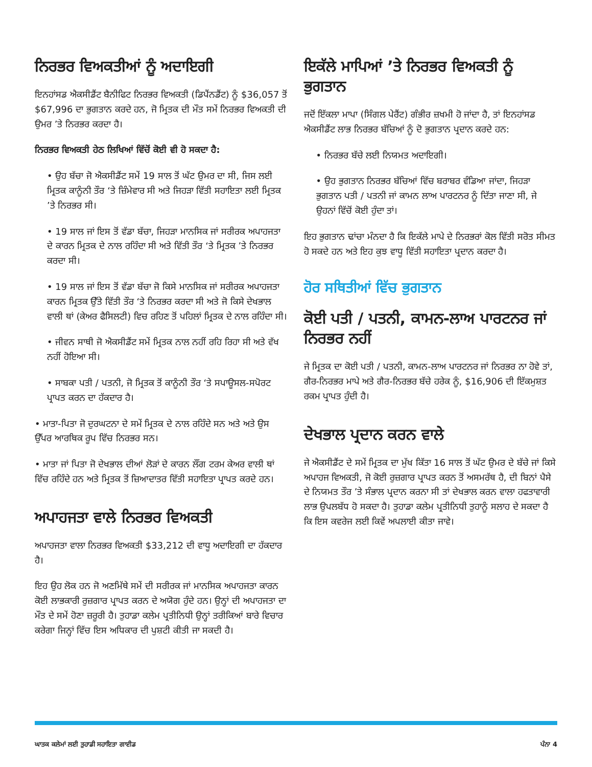ਨਿਰਭਰ ਵਿਅਕਤੀਆਂ ਨੂੰ ਅਦਾਇਗੀ
ਇਨਹਾਂਸਡ ਐਕਸੀਡੈਂਟ ਬੈਨੀਫਿਟ ਨਿਰਭਰ ਵਿਅਕਤੀ (ਡਿਪੈਂਨਡੈਂਟ) ਨੂੰ $36,057 ਤੋਂ $67,996 ਦਾ ਭੁਗਤਾਨ ਕਰਦੇ ਹਨ, ਜੋ ਮ੍ਰਿਤਕ ਦੀ ਮੌਤ ਸਮੇਂ ਨਿਰਭਰ ਵਿਅਕਤੀ ਦੀ ਉਮਰ ’ਤੇ ਨਿਰਭਰ ਕਰਦਾ ਹੈ।
ਨਿਰਭਰ ਵਿਅਕਤੀ ਹੇਠ ਲਿਖਿਆਂ ਵਿੱਚੋਂ ਕੋਈ ਵੀ ਹੋ ਸਕਦਾ ਹੈ:
• ਉਹ ਬੱਚਾ ਜੋ ਐਕਸੀਡੈਂਟ ਸਮੇਂ 19 ਸਾਲ ਤੋਂ ਘੱਟ ਉਮਰ ਦਾ ਸੀ, ਜਿਸ ਲਈ ਮ੍ਰਿਤਕ ਕਾਨੂੰਨੀ ਤੌਰ ‘ਤੇ ਜ਼ਿੰਮੇਵਾਰ ਸੀ ਅਤੇ ਜਿਹੜਾ ਵਿੱਤੀ ਸਹਾਇਤਾ ਲਈ ਮ੍ਰਿਤਕ ’ਤੇ ਨਿਰਭਰ ਸੀ।
• 19 ਸਾਲ ਜਾਂ ਇਸ ਤੋਂ ਵੱਡਾ ਬੱਚਾ, ਜਿਹੜਾ ਮਾਨਸਿਕ ਜਾਂ ਸਰੀਰਕ ਅਪਾਹਜਤਾ ਦੇ ਕਾਰਨ ਮ੍ਰਿਤਕ ਦੇ ਨਾਲ ਰਹਿੰਦਾ ਸੀ ਅਤੇ ਵਿੱਤੀ ਤੌਰ ‘ਤੇ ਮ੍ਰਿਤਕ ’ਤੇ ਨਿਰਭਰ ਕਰਦਾ ਸੀ।
• 19 ਸਾਲ ਜਾਂ ਇਸ ਤੋਂ ਵੱਡਾ ਬੱਚਾ ਜੋ ਕਿਸੇ ਮਾਨਸਿਕ ਜਾਂ ਸਰੀਰਕ ਅਪਾਹਜਤਾ ਕਾਰਨ ਮ੍ਰਿਤਕ ਉੱਤੇ ਵਿੱਤੀ ਤੌਰ ‘ਤੇ ਨਿਰਭਰ ਕਰਦਾ ਸੀ ਅਤੇ ਜੋ ਕਿਸੇ ਦੇਖਭਾਲ ਵਾਲੀ ਥਾਂ (ਕੇਅਰ ਫੈਸਿਲਟੀ) ਵਿਚ ਰਹਿਣ ਤੋਂ ਪਹਿਲਾਂ ਮ੍ਰਿਤਕ ਦੇ ਨਾਲ ਰਹਿੰਦਾ ਸੀ।
• ਜੀਵਨ ਸਾਥੀ ਜੋ ਐਕਸੀਡੈਂਟ ਸਮੇਂ ਮ੍ਰਿਤਕ ਨਾਲ ਨਹੀਂ ਰਹਿ ਰਿਹਾ ਸੀ ਅਤੇ ਵੱਖ ਨਹੀਂ ਹੋਇਆ ਸੀ।
• ਸਾਬਕਾ ਪਤੀ / ਪਤਨੀ, ਜੋ ਮ੍ਰਿਤਕ ਤੋਂ ਕਾਨੂੰਨੀ ਤੌਰ ‘ਤੇ ਸਪਾਊਸਲ-ਸਪੋਰਟ ਪ੍ਰਾਪਤ ਕਰਨ ਦਾ ਹੱਕਦਾਰ ਹੈ।
• ਮਾਤਾ-ਪਿਤਾ ਜੋ ਦੁਰਘਟਨਾ ਦੇ ਸਮੇਂ ਮ੍ਰਿਤਕ ਦੇ ਨਾਲ ਰਹਿੰਦੇ ਸਨ ਅਤੇ ਅਤੇ ਉਸ ਉੱਪਰ ਆਰਥਿਕ ਰੂਪ ਵਿੱਚ ਨਿਰਭਰ ਸਨ।
• ਮਾਤਾ ਜਾਂ ਪਿਤਾ ਜੋ ਦੇਖਭਾਲ ਦੀਆਂ ਲੋੜਾਂ ਦੇ ਕਾਰਨ ਲੌਂਗ ਟਰਮ ਕੇਅਰ ਵਾਲੀ ਥਾਂ ਵਿੱਚ ਰਹਿੰਦੇ ਹਨ ਅਤੇ ਮ੍ਰਿਤਕ ਤੋਂ ਜ਼ਿਆਦਾਤਰ ਵਿੱਤੀ ਸਹਾਇਤਾ ਪ੍ਰਾਪਤ ਕਰਦੇ ਹਨ।
ਅਪਾਹਜਤਾ ਵਾਲੇ ਨਿਰਭਰ ਵਿਅਕਤੀ
ਅਪਾਹਜਤਾ ਵਾਲਾ ਨਿਰਭਰ ਵਿਅਕਤੀ $33,212 ਦੀ ਵਾਧੂ ਅਦਾਇਗੀ ਦਾ ਹੱਕਦਾਰ ਹੈ।
ਇਹ ਉਹ ਲੋਕ ਹਨ ਜੋ ਅਣਮਿੱਥੇ ਸਮੇਂ ਦੀ ਸਰੀਰਕ ਜਾਂ ਮਾਨਸਿਕ ਅਪਾਹਜਤਾ ਕਾਰਨ ਕੋਈ ਲਾਭਕਾਰੀ ਰੁਜ਼ਗਾਰ ਪ੍ਰਾਪਤ ਕਰਨ ਦੇ ਅਯੋਗ ਹੁੰਦੇ ਹਨ। ਉਨ੍ਹਾਂ ਦੀ ਅਪਾਹਜਤਾ ਦਾ ਮੌਤ ਦੇ ਸਮੇਂ ਹੋਣਾ ਜ਼ਰੂਰੀ ਹੈ। ਤੁਹਾਡਾ ਕਲੇਮ ਪ੍ਰਤੀਨਿਧੀ ਉਨ੍ਹਾਂ ਤਰੀਕਿਆਂ ਬਾਰੇ ਵਿਚਾਰ ਕਰੇਗਾ ਜਿਨ੍ਹਾਂ ਵਿੱਚ ਇਸ ਅਧਿਕਾਰ ਦੀ ਪੁਸ਼ਟੀ ਕੀਤੀ ਜਾ ਸਕਦੀ ਹੈ।
ਇਕੱਲੇ ਮਾਪਿਆਂ ’ਤੇ ਨਿਰਭਰ ਵਿਅਕਤੀ ਨੂੰ ਭੁਗਤਾਨ
ਜਦੋਂ ਇੱਕਲਾ ਮਾਪਾ (ਸਿੰਗਲ ਪੇਰੈਂਟ) ਗੰਭੀਰ ਜ਼ਖਮੀ ਹੋ ਜਾਂਦਾ ਹੈ, ਤਾਂ ਇਨਹਾਂਸਡ ਐਕਸੀਡੈਂਟ ਲਾਭ ਨਿਰਭਰ ਬੱਚਿਆਂ ਨੂੰ ਦੋ ਭੁਗਤਾਨ ਪ੍ਰਦਾਨ ਕਰਦੇ ਹਨ:
• ਨਿਰਭਰ ਬੱਚੇ ਲਈ ਨਿਯਮਤ ਅਦਾਇਗੀ।
• ਉਹ ਭੁਗਤਾਨ ਨਿਰਭਰ ਬੱਚਿਆਂ ਵਿੱਚ ਬਰਾਬਰ ਵੰਡਿਆ ਜਾਂਦਾ, ਜਿਹੜਾ ਭੁਗਤਾਨ ਪਤੀ / ਪਤਨੀ ਜਾਂ ਕਾਮਨ ਲਾਅ ਪਾਰਟਨਰ ਨੂੰ ਦਿੱਤਾ ਜਾਣਾ ਸੀ, ਜੇ ਉਹਨਾਂ ਵਿੱਚੋਂ ਕੋਈ ਹੁੰਦਾ ਤਾਂ।
ਇਹ ਭੁਗਤਾਨ ਢਾਂਚਾ ਮੰਨਦਾ ਹੈ ਕਿ ਇਕੱਲੇ ਮਾਪੇ ਦੇ ਨਿਰਭਰਾਂ ਕੋਲ ਵਿੱਤੀ ਸਰੋਤ ਸੀਮਤ ਹੋ ਸਕਦੇ ਹਨ ਅਤੇ ਇਹ ਕੁਝ ਵਾਧੂ ਵਿੱਤੀ ਸਹਾਇਤਾ ਪ੍ਰਦਾਨ ਕਰਦਾ ਹੈ।
ਹੋਰ ਸਥਿਤੀਆਂ ਵਿੱਚ ਭੁਗਤਾਨ
ਕੋਈ ਪਤੀ / ਪਤਨੀ, ਕਾਮਨ-ਲਾਅ ਪਾਰਟਨਰ ਜਾਂ ਨਿਰਭਰ ਨਹੀਂ
ਜੇ ਮ੍ਰਿਤਕ ਦਾ ਕੋਈ ਪਤੀ / ਪਤਨੀ, ਕਾਮਨ-ਲਾਅ ਪਾਰਟਨਰ ਜਾਂ ਨਿਰਭਰ ਨਾ ਹੋਵੇ ਤਾਂ, ਗੈਰ-ਨਿਰਭਰ ਮਾਪੇ ਅਤੇ ਗੈਰ-ਨਿਰਭਰ ਬੱਚੇ ਹਰੇਕ ਨੂੰ, $16,906 ਦੀ ਇੱਕਮੁਸ਼ਤ ਰਕਮ ਪ੍ਰਾਪਤ ਹੁੰਦੀ ਹੈ।
ਦੇਖਭਾਲ ਪ੍ਰਦਾਨ ਕਰਨ ਵਾਲੇ
ਜੇ ਐਕਸੀਡੈਂਟ ਦੇ ਸਮੇਂ ਮ੍ਰਿਤਕ ਦਾ ਮੁੱਖ ਕਿੱਤਾ 16 ਸਾਲ ਤੋਂ ਘੱਟ ਉਮਰ ਦੇ ਬੱਚੇ ਜਾਂ ਕਿਸੇ ਅਪਾਹਜ ਵਿਅਕਤੀ, ਜੋ ਕੋਈ ਰੁਜ਼ਗਾਰ ਪ੍ਰਾਪਤ ਕਰਨ ਤੋਂ ਅਸਮਰੱਥ ਹੈ, ਦੀ ਬਿਨਾਂ ਪੈਸੇ ਦੇ ਨਿਯਮਤ ਤੌਰ ’ਤੇ ਸੰਭਾਲ ਪ੍ਰਦਾਨ ਕਰਨਾ ਸੀ ਤਾਂ ਦੇਖਭਾਲ ਕਰਨ ਵਾਲਾ ਹਫਤਾਵਾਰੀ ਲਾਭ ਉਪਲਬੱਧ ਹੋ ਸਕਦਾ ਹੈ। ਤੁਹਾਡਾ ਕਲੇਮ ਪ੍ਰਤੀਨਿਧੀ ਤੁਹਾਨੂੰ ਸਲਾਹ ਦੇ ਸਕਦਾ ਹੈ ਕਿ ਇਸ ਕਵਰੇਜ ਲਈ ਕਿਵੇਂ ਅਪਲਾਈ ਕੀਤਾ ਜਾਵੇ।
ਘਾਤਕ ਕਲੇਮਾਂ ਲਈ ਤੁਹਾਡੀ ਸਹਾਇਤਾ ਗਾਈਡ ਪੰਨਾ 4